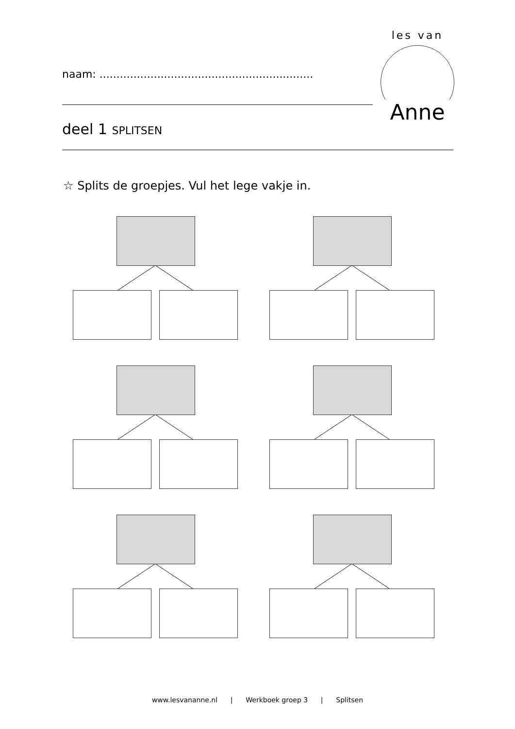naam: ...............................................................
les van
Anne
deel 1 SPLITSEN
☆ Splits de groepjes. Vul het lege vakje in.
www.lesvananne.nl | Werkboek groep 3 | Splitsen